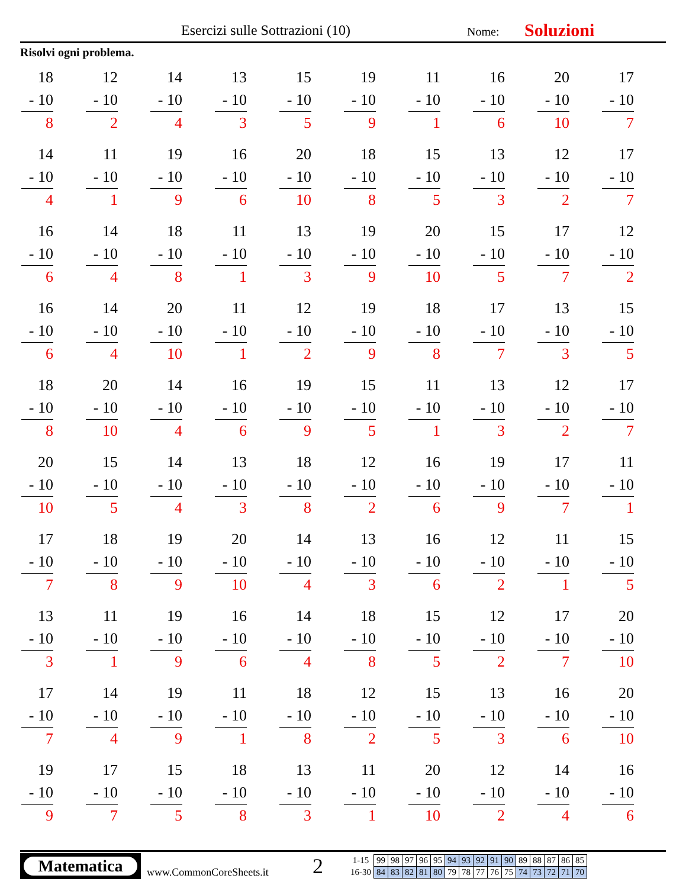Esercizi sulle Sottrazioni (10) Nome: Soluzioni
Risolvi ogni problema.
18
- 10
8
12
- 10
2
14
- 10
4
13
- 10
3
15
- 10
5
19
- 10
9
11
- 10
1
16
- 10
6
20
- 10
10
17
- 10
7
14
- 10
4
11
- 10
1
19
- 10
9
16
- 10
6
20
- 10
10
18
- 10
8
15
- 10
5
13
- 10
3
12
- 10
2
17
- 10
7
16
- 10
6
14
- 10
4
18
- 10
8
11
- 10
1
13
- 10
3
19
- 10
9
20
- 10
10
15
- 10
5
17
- 10
7
12
- 10
2
16
- 10
6
14
- 10
4
20
- 10
10
11
- 10
1
12
- 10
2
19
- 10
9
18
- 10
8
17
- 10
7
13
- 10
3
15
- 10
5
18
- 10
8
20
- 10
10
14
- 10
4
16
- 10
6
19
- 10
9
15
- 10
5
11
- 10
1
13
- 10
3
12
- 10
2
17
- 10
7
20
- 10
10
15
- 10
5
14
- 10
4
13
- 10
3
18
- 10
8
12
- 10
2
16
- 10
6
19
- 10
9
17
- 10
7
11
- 10
1
17
- 10
7
18
- 10
8
19
- 10
9
20
- 10
10
14
- 10
4
13
- 10
3
16
- 10
6
12
- 10
2
11
- 10
1
15
- 10
5
13
- 10
3
11
- 10
1
19
- 10
9
16
- 10
6
14
- 10
4
18
- 10
8
15
- 10
5
12
- 10
2
17
- 10
7
20
- 10
10
17
- 10
7
14
- 10
4
19
- 10
9
11
- 10
1
18
- 10
8
12
- 10
2
15
- 10
5
13
- 10
3
16
- 10
6
20
- 10
10
19
- 10
9
17
- 10
7
15
- 10
5
18
- 10
8
13
- 10
3
11
- 10
1
20
- 10
10
12
- 10
2
14
- 10
4
16
- 10
6
Matematica
www.CommonCoreSheets.it
2
| 1-15 | 99 | 98 | 97 | 96 | 95 | 94 | 93 | 92 | 91 | 90 | 89 | 88 | 87 | 86 | 85 |
| 16-30 | 84 | 83 | 82 | 81 | 80 | 79 | 78 | 77 | 76 | 75 | 74 | 73 | 72 | 71 | 70 |